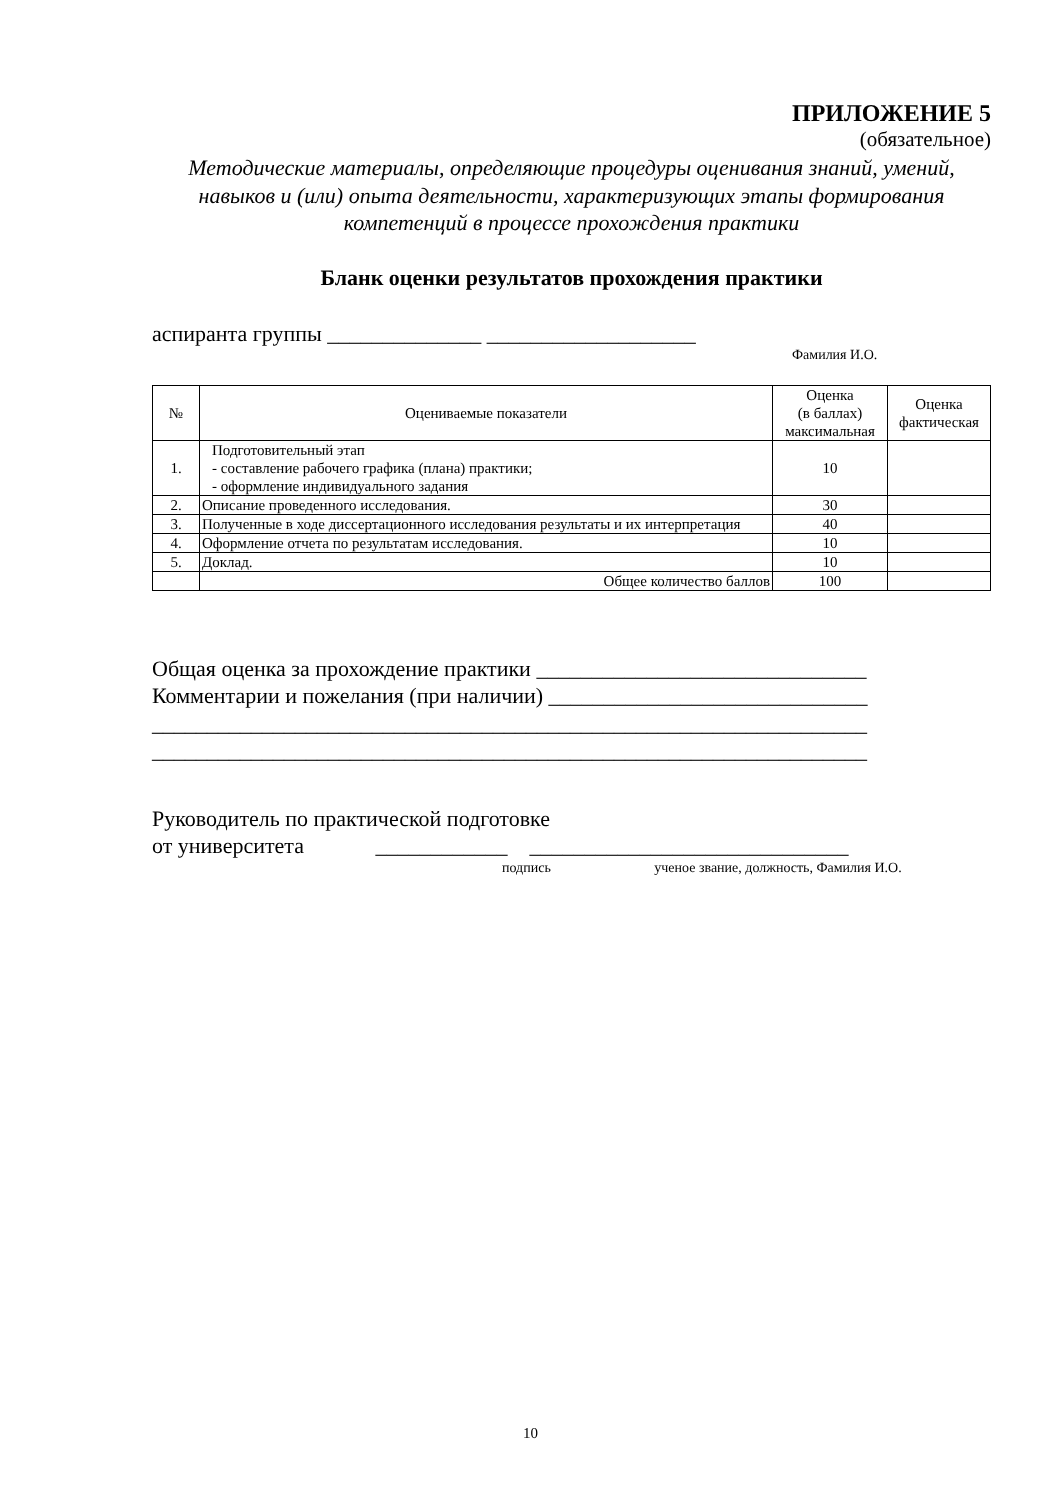ПРИЛОЖЕНИЕ 5
(обязательное)
Методические материалы, определяющие процедуры оценивания знаний, умений, навыков и (или) опыта деятельности, характеризующих этапы формирования компетенций в процессе прохождения практики
Бланк оценки результатов прохождения практики
аспиранта группы ______________ ___________________
Фамилия И.О.
| № | Оцениваемые показатели | Оценка (в баллах) максимальная | Оценка фактическая |
| --- | --- | --- | --- |
| 1. | Подготовительный этап - составление рабочего графика (плана) практики; - оформление индивидуального задания | 10 | |
| 2. | Описание проведенного исследования. | 30 | |
| 3. | Полученные в ходе диссертационного исследования результаты и их интерпретация | 40 | |
| 4. | Оформление отчета по результатам исследования. | 10 | |
| 5. | Доклад. | 10 | |
| | Общее количество баллов | 100 | |
Общая оценка за прохождение практики ______________________________
Комментарии и пожелания (при наличии) _____________________________
_________________________________________________________________
_________________________________________________________________
Руководитель по практической подготовке
от университета ____________ _____________________________
подпись ученое звание, должность, Фамилия И.О.
10